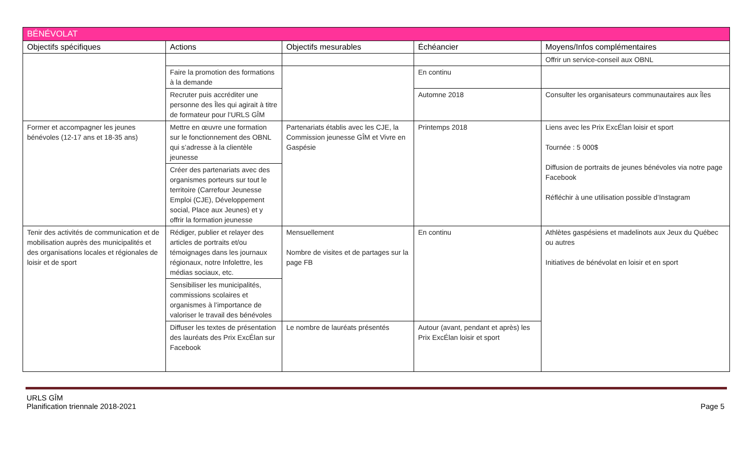| BÉNÉVOLAT | | | | |
| --- | --- | --- | --- | --- |
| Objectifs spécifiques | Actions | Objectifs mesurables | Échéancier | Moyens/Infos complémentaires |
| | | | | Offrir un service-conseil aux OBNL |
| | Faire la promotion des formations à la demande | | En continu | |
| | Recruter puis accréditer une personne des Îles qui agirait à titre de formateur pour l’URLS GÎM | | Automne 2018 | Consulter les organisateurs communautaires aux Îles |
| Former et accompagner les jeunes bénévoles (12-17 ans et 18-35 ans) | Mettre en œuvre une formation sur le fonctionnement des OBNL qui s’adresse à la clientèle jeunesse | Partenariats établis avec les CJE, la Commission jeunesse GÎM et Vivre en Gaspésie | Printemps 2018 | Liens avec les Prix ExcÉlan loisir et sport Tournée : 5 000$ Diffusion de portraits de jeunes bénévoles via notre page Facebook Réfléchir à une utilisation possible d’Instagram |
| | Créer des partenariats avec des organismes porteurs sur tout le territoire (Carrefour Jeunesse Emploi (CJE), Développement social, Place aux Jeunes) et y offrir la formation jeunesse | | | |
| Tenir des activités de communication et de mobilisation auprès des municipalités et des organisations locales et régionales de loisir et de sport | Rédiger, publier et relayer des articles de portraits et/ou témoignages dans les journaux régionaux, notre Infolettre, les médias sociaux, etc. | Mensuellement Nombre de visites et de partages sur la page FB | En continu | Athlètes gaspésiens et madelinots aux Jeux du Québec ou autres Initiatives de bénévolat en loisir et en sport |
| | Sensibiliser les municipalités, commissions scolaires et organismes à l’importance de valoriser le travail des bénévoles | | | |
| | Diffuser les textes de présentation des lauréats des Prix ExcÉlan sur Facebook | Le nombre de lauréats présentés | Autour (avant, pendant et après) les Prix ExcÉlan loisir et sport | |
URLS GÎM
Planification triennale 2018-2021
Page 5